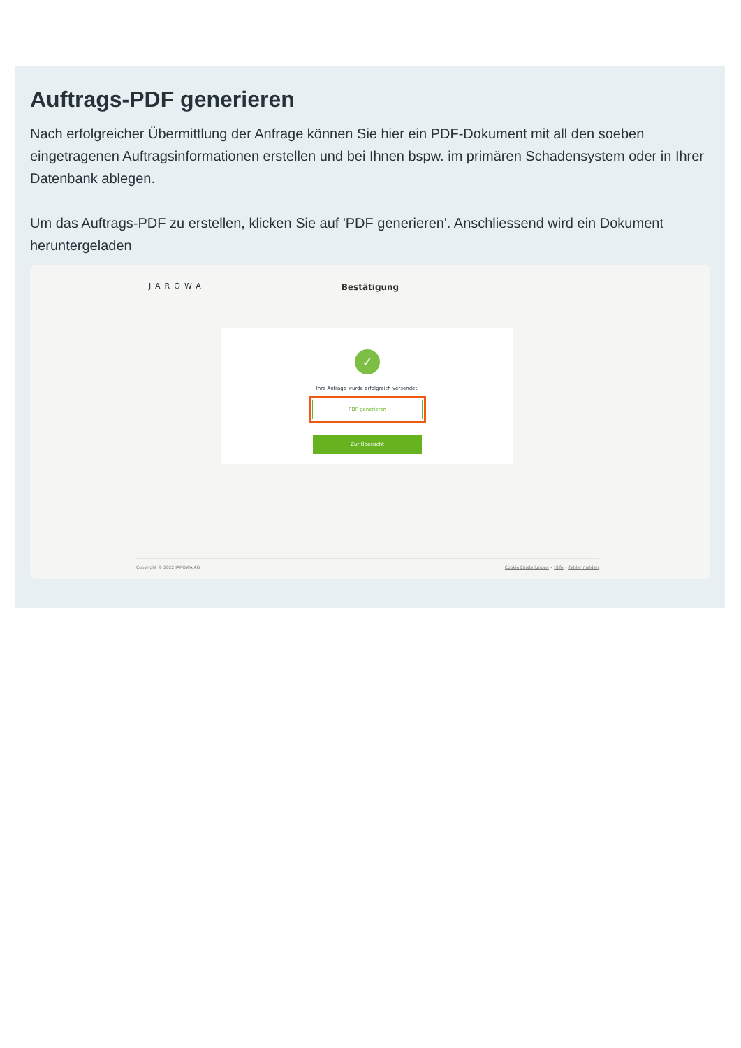Auftrags-PDF generieren
Nach erfolgreicher Übermittlung der Anfrage können Sie hier ein PDF-Dokument mit all den soeben eingetragenen Auftragsinformationen erstellen und bei Ihnen bspw. im primären Schadensystem oder in Ihrer Datenbank ablegen.
Um das Auftrags-PDF zu erstellen, klicken Sie auf 'PDF generieren'. Anschliessend wird ein Dokument heruntergeladen
JAROWA
Bestätigung
✓
Ihre Anfrage wurde erfolgreich versendet.
PDF generieren
Zur Übersicht
Copyright © 2022 JAROWA AG Cookie Einstellungen • Hilfe • Fehler melden